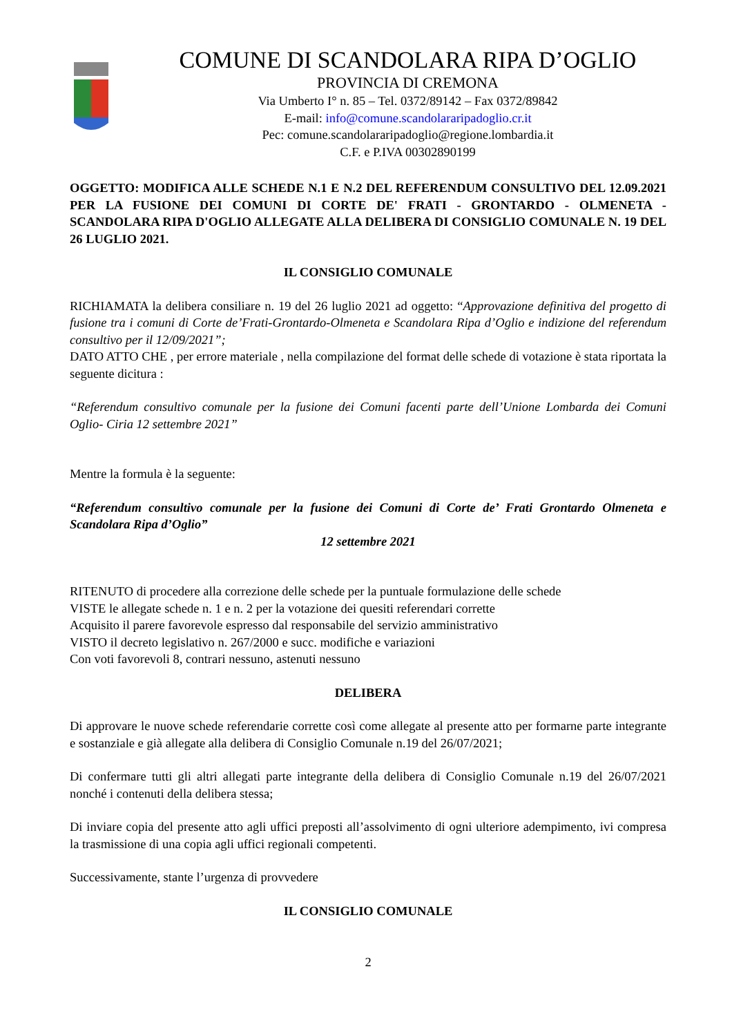COMUNE DI SCANDOLARA RIPA D’OGLIO
PROVINCIA DI CREMONA
Via Umberto I° n. 85 – Tel. 0372/89142 – Fax 0372/89842
E-mail: info@comune.scandolararipadoglio.cr.it
Pec: comune.scandolararipadoglio@regione.lombardia.it
C.F. e P.IVA 00302890199
OGGETTO: MODIFICA ALLE SCHEDE N.1 E N.2 DEL REFERENDUM CONSULTIVO DEL 12.09.2021 PER LA FUSIONE DEI COMUNI DI CORTE DE' FRATI - GRONTARDO - OLMENETA - SCANDOLARA RIPA D'OGLIO ALLEGATE ALLA DELIBERA DI CONSIGLIO COMUNALE N. 19 DEL 26 LUGLIO 2021.
IL CONSIGLIO COMUNALE
RICHIAMATA la delibera consiliare n. 19 del 26 luglio 2021 ad oggetto: “Approvazione definitiva del progetto di fusione tra i comuni di Corte de’Frati-Grontardo-Olmeneta e Scandolara Ripa d’Oglio e indizione del referendum consultivo per il 12/09/2021”;
DATO ATTO CHE , per errore materiale , nella compilazione del format delle schede di votazione è stata riportata la seguente dicitura :
“Referendum consultivo comunale per la fusione dei Comuni facenti parte dell’Unione Lombarda dei Comuni Oglio- Ciria 12 settembre 2021”
Mentre la formula è la seguente:
“Referendum consultivo comunale per la fusione dei Comuni di Corte de’ Frati Grontardo Olmeneta e Scandolara Ripa d’Oglio”
12 settembre 2021
RITENUTO di procedere alla correzione delle schede per la puntuale formulazione delle schede
VISTE le allegate schede n. 1 e n. 2 per la votazione dei quesiti referendari corrette
Acquisito il parere favorevole espresso dal responsabile del servizio amministrativo
VISTO il decreto legislativo n. 267/2000 e succ. modifiche e variazioni
Con voti favorevoli 8, contrari nessuno, astenuti nessuno
DELIBERA
Di approvare le nuove schede referendarie corrette così come allegate al presente atto per formarne parte integrante e sostanziale e già allegate alla delibera di Consiglio Comunale n.19 del 26/07/2021;
Di confermare tutti gli altri allegati parte integrante della delibera di Consiglio Comunale n.19 del 26/07/2021 nonché i contenuti della delibera stessa;
Di inviare copia del presente atto agli uffici preposti all’assolvimento di ogni ulteriore adempimento, ivi compresa la trasmissione di una copia agli uffici regionali competenti.
Successivamente, stante l’urgenza di provvedere
IL CONSIGLIO COMUNALE
2